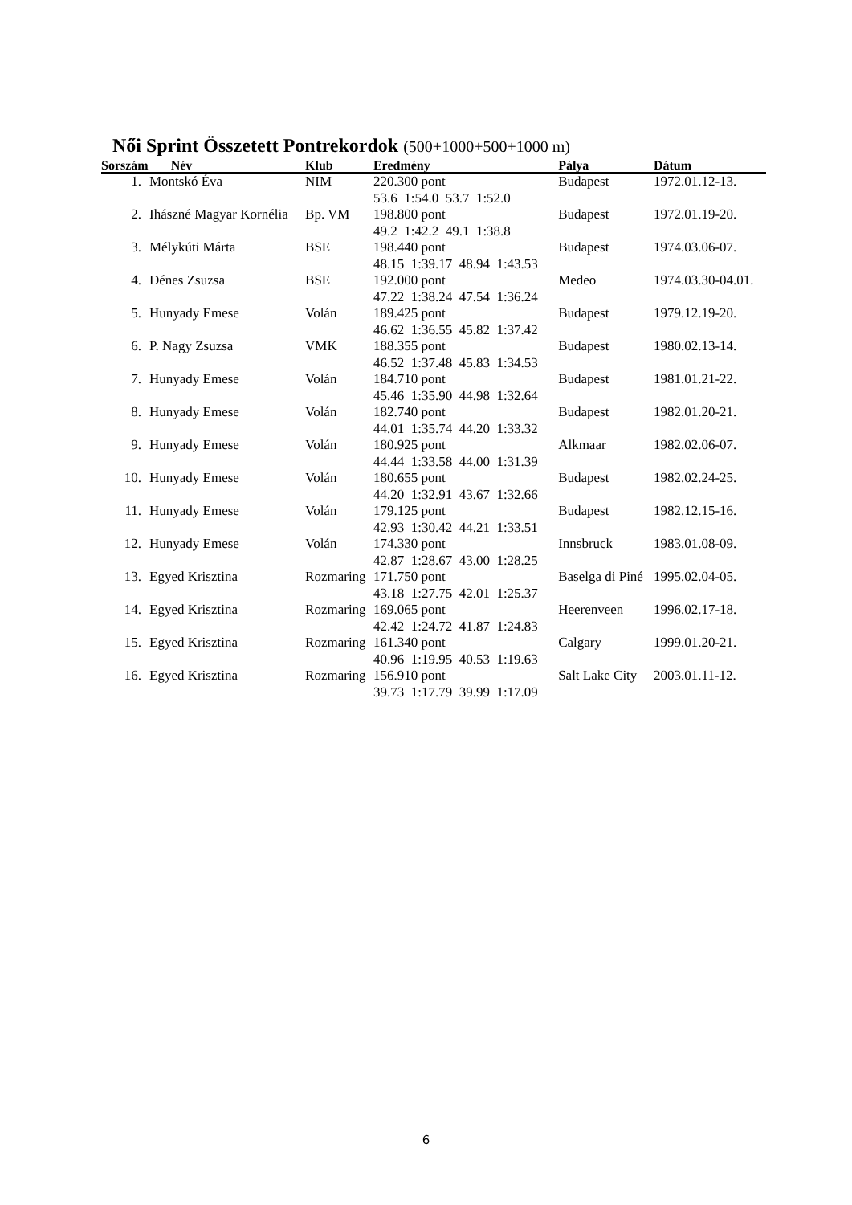Női Sprint Összetett Pontrekordok (500+1000+500+1000 m)
| Sorszám Név | | Klub | Eredmény | Pálya | Dátum |
| --- | --- | --- | --- | --- | --- |
| 1. | Montskó Éva | NIM | 220.300 pont 53.6 1:54.0 53.7 1:52.0 | Budapest | 1972.01.12-13. |
| 2. | Ihászné Magyar Kornélia | Bp. VM | 198.800 pont 49.2 1:42.2 49.1 1:38.8 | Budapest | 1972.01.19-20. |
| 3. | Mélykúti Márta | BSE | 198.440 pont 48.15 1:39.17 48.94 1:43.53 | Budapest | 1974.03.06-07. |
| 4. | Dénes Zsuzsa | BSE | 192.000 pont 47.22 1:38.24 47.54 1:36.24 | Medeo | 1974.03.30-04.01. |
| 5. | Hunyady Emese | Volán | 189.425 pont 46.62 1:36.55 45.82 1:37.42 | Budapest | 1979.12.19-20. |
| 6. | P. Nagy Zsuzsa | VMK | 188.355 pont 46.52 1:37.48 45.83 1:34.53 | Budapest | 1980.02.13-14. |
| 7. | Hunyady Emese | Volán | 184.710 pont 45.46 1:35.90 44.98 1:32.64 | Budapest | 1981.01.21-22. |
| 8. | Hunyady Emese | Volán | 182.740 pont 44.01 1:35.74 44.20 1:33.32 | Budapest | 1982.01.20-21. |
| 9. | Hunyady Emese | Volán | 180.925 pont 44.44 1:33.58 44.00 1:31.39 | Alkmaar | 1982.02.06-07. |
| 10. | Hunyady Emese | Volán | 180.655 pont 44.20 1:32.91 43.67 1:32.66 | Budapest | 1982.02.24-25. |
| 11. | Hunyady Emese | Volán | 179.125 pont 42.93 1:30.42 44.21 1:33.51 | Budapest | 1982.12.15-16. |
| 12. | Hunyady Emese | Volán | 174.330 pont 42.87 1:28.67 43.00 1:28.25 | Innsbruck | 1983.01.08-09. |
| 13. | Egyed Krisztina | Rozmaring | 171.750 pont 43.18 1:27.75 42.01 1:25.37 | Baselga di Piné | 1995.02.04-05. |
| 14. | Egyed Krisztina | Rozmaring | 169.065 pont 42.42 1:24.72 41.87 1:24.83 | Heerenveen | 1996.02.17-18. |
| 15. | Egyed Krisztina | Rozmaring | 161.340 pont 40.96 1:19.95 40.53 1:19.63 | Calgary | 1999.01.20-21. |
| 16. | Egyed Krisztina | Rozmaring | 156.910 pont 39.73 1:17.79 39.99 1:17.09 | Salt Lake City | 2003.01.11-12. |
6